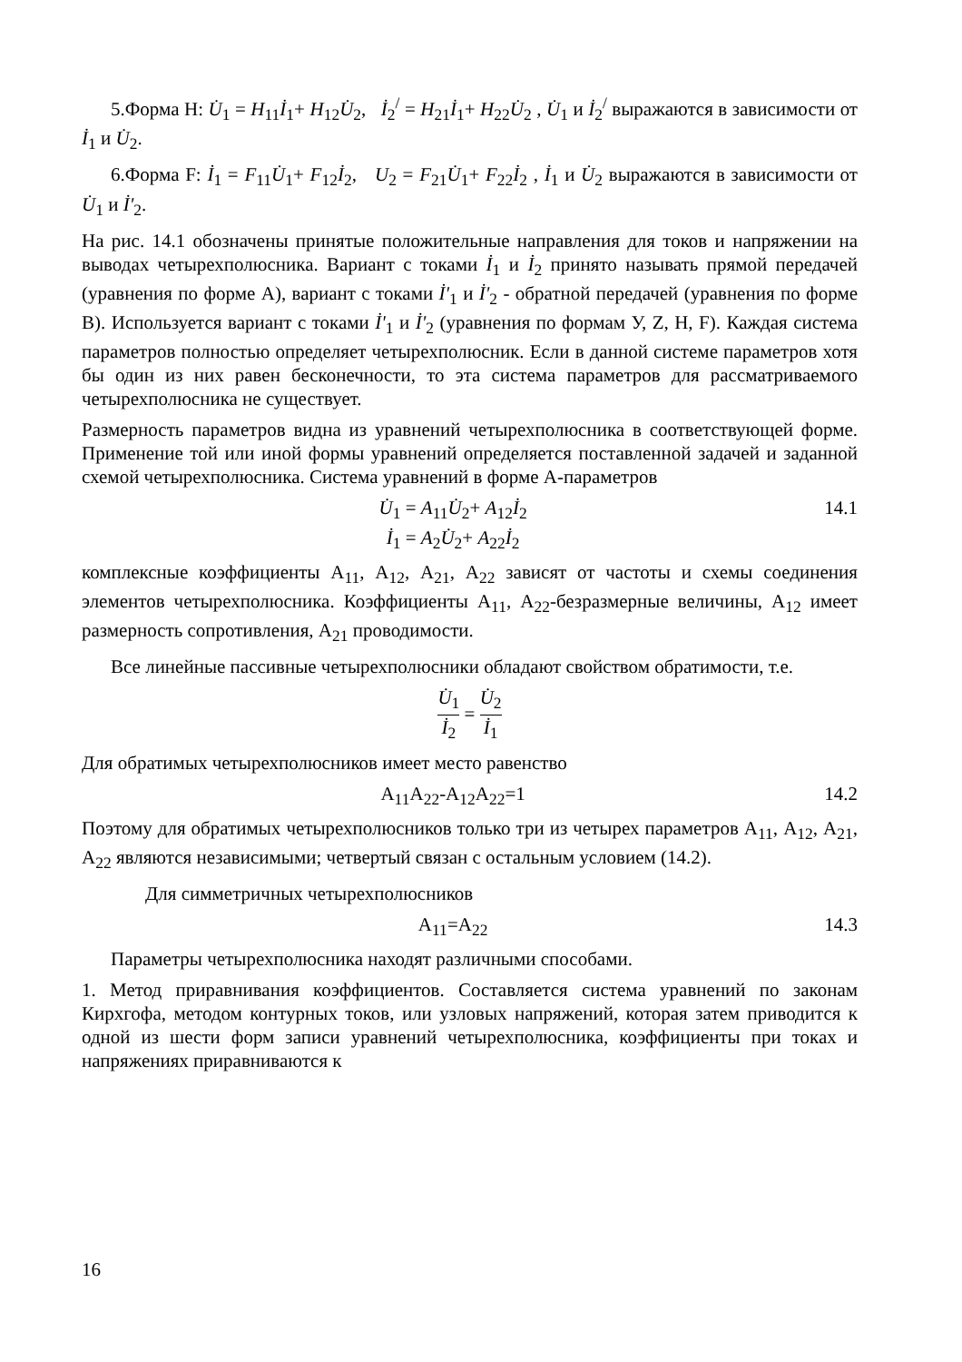5.Форма Н: U̇<sub>1</sub> = H<sub>11</sub>İ<sub>1</sub>+ H<sub>12</sub>U̇<sub>2</sub>, İ<sub>2</sub><sup>/</sup> = H<sub>21</sub>İ<sub>1</sub>+ H<sub>22</sub>U̇<sub>2</sub> , U̇<sub>1</sub> и İ<sub>2</sub><sup>/</sup> выражаются в зависимости от İ<sub>1</sub> и U̇<sub>2</sub>.
6.Форма F: İ<sub>1</sub> = F<sub>11</sub>U̇<sub>1</sub>+ F<sub>12</sub>İ<sub>2</sub>, U<sub>2</sub> = F<sub>21</sub>U̇<sub>1</sub>+ F<sub>22</sub>İ<sub>2</sub> , İ<sub>1</sub> и U̇<sub>2</sub> выражаются в зависимости от U̇<sub>1</sub> и İ'<sub>2</sub>.
На рис. 14.1 обозначены принятые положительные направления для токов и напряжении на выводах четырехполюсника. Вариант с токами İ<sub>1</sub> и İ<sub>2</sub> принято называть прямой передачей (уравнения по форме А), вариант с токами İ'<sub>1</sub> и İ'<sub>2</sub> - обратной передачей (уравнения по форме В). Используется вариант с токами İ'<sub>1</sub> и İ'<sub>2</sub> (уравнения по формам У, Z, H, F). Каждая система параметров полностью определяет четырехполюсник. Если в данной системе параметров хотя бы один из них равен бесконечности, то эта система параметров для рассматриваемого четырехполюсника не существует.
Размерность параметров видна из уравнений четырехполюсника в соответствующей форме. Применение той или иной формы уравнений определяется поставленной задачей и заданной схемой четырехполюсника. Система уравнений в форме А-параметров
U̇<sub>1</sub> = A<sub>11</sub>U̇<sub>2</sub>+ A<sub>12</sub>İ<sub>2</sub>
İ<sub>1</sub> = A<sub>2</sub>U̇<sub>2</sub>+ A<sub>22</sub>İ<sub>2</sub>
14.1
комплексные коэффициенты А<sub>11</sub>, А<sub>12</sub>, А<sub>21</sub>, А<sub>22</sub> зависят от частоты и схемы соединения элементов четырехполюсника. Коэффициенты А<sub>11</sub>, А<sub>22</sub>-безразмерные величины, А<sub>12</sub> имеет размерность сопротивления, А<sub>21</sub> проводимости.
Все линейные пассивные четырехполюсники обладают свойством обратимости, т.е.
U̇<sub>1</sub> İ<sub>2</sub> = U̇<sub>2</sub> İ<sub>1</sub>
Для обратимых четырехполюсников имеет место равенство
А<sub>11</sub>А<sub>22</sub>-А<sub>12</sub>А<sub>22</sub>=1 14.2
Поэтому для обратимых четырехполюсников только три из четырех параметров А<sub>11</sub>, А<sub>12</sub>, А<sub>21</sub>, А<sub>22</sub> являются независимыми; четвертый связан с остальным условием (14.2).
Для симметричных четырехполюсников
А<sub>11</sub>=А<sub>22</sub> 14.3
Параметры четырехполюсника находят различными способами.
1. Метод приравнивания коэффициентов. Составляется система уравнений по законам Кирхгофа, методом контурных токов, или узловых напряжений, которая затем приводится к одной из шести форм записи уравнений четырехполюсника, коэффициенты при токах и напряжениях приравниваются к
16